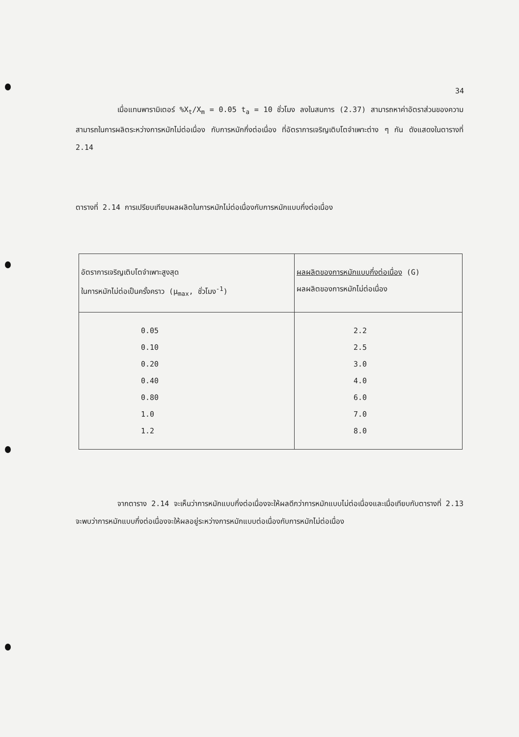34
เมื่อแทนพารามิเตอร์ %X<sub>t</sub>/X<sub>m</sub> = 0.05 t<sub>a</sub> = 10 ชั่วโมง ลงในสมการ (2.37) สามารถหาค่าอัตราส่วนของความสามารถในการผลิตระหว่างการหมักไม่ต่อเนื่อง กับการหมักกึ่งต่อเนื่อง ที่อัตราการเจริญเติบโตจำเพาะต่าง ๆ กัน ดังแสดงในตารางที่ 2.14
ตารางที่ 2.14 การเปรียบเทียบผลผลิตในการหมักไม่ต่อเนื่องกับการหมักแบบกึ่งต่อเนื่อง
| อัตราการเจริญเติบโตจำเพาะสูงสุด ในการหมักไม่ต่อเป็นครั้งคราว (μ<sub>max</sub>, ชั่วโมง<sup>-1</sup>) | ผลผลิตของการหมักแบบกึ่งต่อเนื่อง (G) ผลผลิตของการหมักไม่ต่อเนื่อง |
| --- | --- |
| 0.05 0.10 0.20 0.40 0.80 1.0 1.2 | 2.2 2.5 3.0 4.0 6.0 7.0 8.0 |
จากตาราง 2.14 จะเห็นว่าการหมักแบบกึ่งต่อเนื่องจะให้ผลดีกว่าการหมักแบบไม่ต่อเนื่องและเมื่อเทียบกับตารางที่ 2.13 จะพบว่าการหมักแบบกึ่งต่อเนื่องจะให้ผลอยู่ระหว่างการหมักแบบต่อเนื่องกับการหมักไม่ต่อเนื่อง